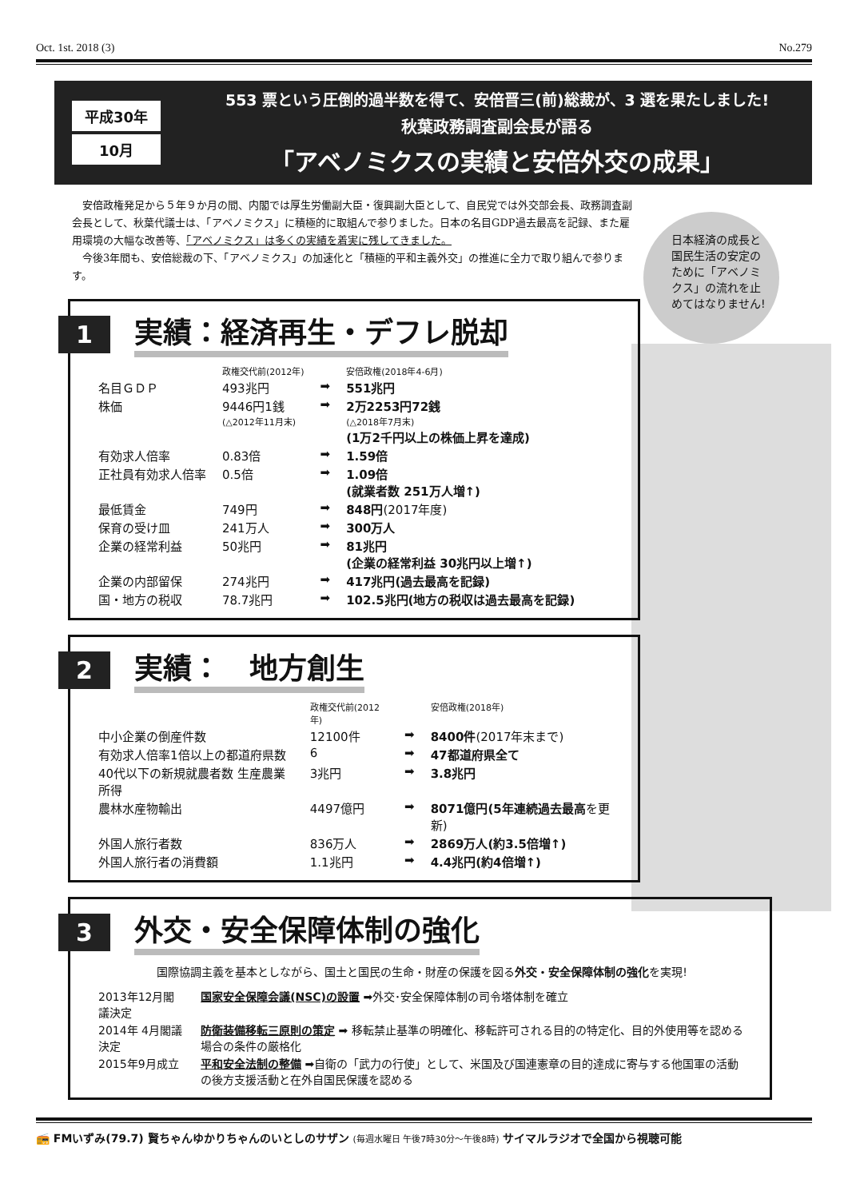Oct. 1st. 2018 (3) No.279
平成30年
10月
553 票という圧倒的過半数を得て、安倍晋三(前)総裁が、3 選を果たしました!
秋葉政務調査副会長が語る
「アベノミクスの実績と安倍外交の成果」
　安倍政権発足から５年９か月の間、内閣では厚生労働副大臣・復興副大臣として、自民党では外交部会長、政務調査副会長として、秋葉代議士は、「アベノミクス」に積極的に取組んで参りました。日本の名目GDP過去最高を記録、また雇用環境の大幅な改善等、「アベノミクス」は多くの実績を着実に残してきました。
　今後3年間も、安倍総裁の下、「アベノミクス」の加速化と「積極的平和主義外交」の推進に全力で取り組んで参ります。
日本経済の成長と国民生活の安定のために「アベノミクス」の流れを止めてはなりません!
1
実績：経済再生・デフレ脱却
| | 政権交代前(2012年) | | 安倍政権(2018年4-6月) |
| 名目ＧＤＰ | 493兆円 | ➡ | 551兆円 |
| 株価 | 9446円1銭 (△2012年11月末) | ➡ | 2万2253円72銭 (△2018年7月末) (1万2千円以上の株価上昇を達成) |
| 有効求人倍率 | 0.83倍 | ➡ | 1.59倍 |
| 正社員有効求人倍率 | 0.5倍 | ➡ | 1.09倍 (就業者数 251万人増↑) |
| 最低賃金 | 749円 | ➡ | 848円 (2017年度) |
| 保育の受け皿 | 241万人 | ➡ | 300万人 |
| 企業の経常利益 | 50兆円 | ➡ | 81兆円 (企業の経常利益 30兆円以上増↑) |
| 企業の内部留保 | 274兆円 | ➡ | 417兆円(過去最高を記録) |
| 国・地方の税収 | 78.7兆円 | ➡ | 102.5兆円(地方の税収は過去最高を記録) |
2
実績：　地方創生
| | 政権交代前(2012年) | | 安倍政権(2018年) |
| 中小企業の倒産件数 | 12100件 | ➡ | 8400件 (2017年末まで) |
| 有効求人倍率1倍以上の都道府県数 | 6 | ➡ | 47都道府県全て |
| 40代以下の新規就農者数 生産農業所得 | 3兆円 | ➡ | 3.8兆円 |
| 農林水産物輸出 | 4497億円 | ➡ | 8071億円(5年連続過去最高 を更新) |
| 外国人旅行者数 | 836万人 | ➡ | 2869万人(約3.5倍増↑) |
| 外国人旅行者の消費額 | 1.1兆円 | ➡ | 4.4兆円(約4倍増↑) |
3
外交・安全保障体制の強化
国際協調主義を基本としながら、国土と国民の生命・財産の保護を図る外交・安全保障体制の強化を実現!
| 2013年12月閣議決定 | 国家安全保障会議(NSC)の設置 ➡外交･安全保障体制の司令塔体制を確立 |
| 2014年 4月閣議決定 | 防衛装備移転三原則の策定 ➡ 移転禁止基準の明確化、移転許可される目的の特定化、目的外使用等を認める場合の条件の厳格化 |
| 2015年9月成立 | 平和安全法制の整備 ➡自衛の「武力の行使」として、米国及び国連憲章の目的達成に寄与する他国軍の活動の後方支援活動と在外自国民保護を認める |
📻 FMいずみ(79.7) 賢ちゃんゆかりちゃんのいとしのサザン (毎週水曜日 午後7時30分〜午後8時) サイマルラジオで全国から視聴可能